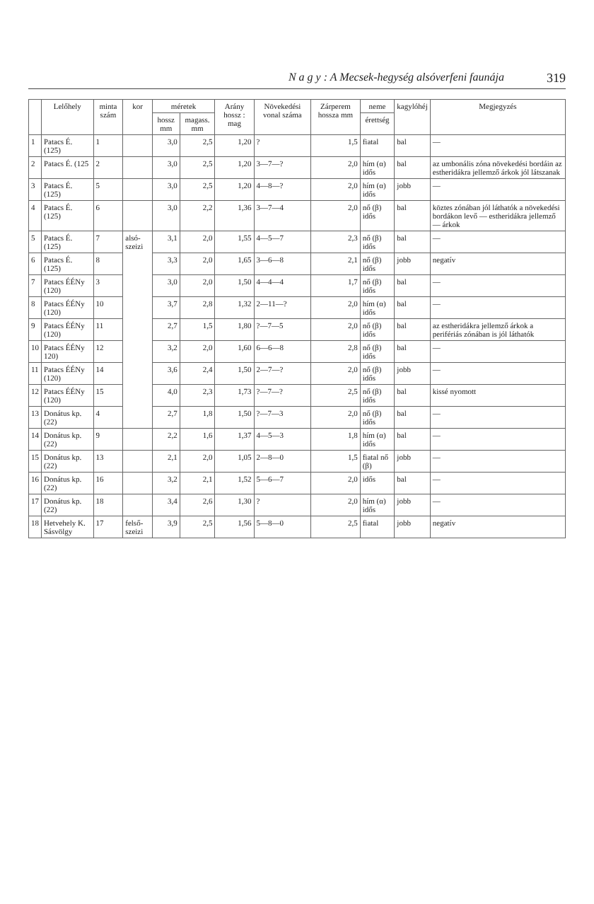N a g y : A Mecsek-hegység alsóverfeni faunája 319
| | Lelőhely | minta szám | kor | méretek | | Arány hossz : mag | Növekedési vonal száma | Zárperem hossza mm | neme | kagylóhéj | Megjegyzés |
| --- | --- | --- | --- | --- | --- | --- | --- | --- | --- | --- | --- |
| | | | | hossz mm | magass. mm | | | | érettség | | |
| 1 | Patacs É. (125) | 1 | | 3,0 | 2,5 | 1,20 | ? | 1,5 | fiatal | bal | — |
| 2 | Patacs É. (125 | 2 | | 3,0 | 2,5 | 1,20 | 3—7—? | 2,0 | hím (α) idős | bal | az umbonális zóna növekedési bordáin az estheridákra jellemző árkok jól látszanak |
| 3 | Patacs É. (125) | 5 | | 3,0 | 2,5 | 1,20 | 4—8—? | 2,0 | hím (α) idős | jobb | — |
| 4 | Patacs É. (125) | 6 | | 3,0 | 2,2 | 1,36 | 3—7—4 | 2,0 | nő (β) idős | bal | köztes zónában jól láthatók a növekedési bordákon levő — estheridákra jellemző — árkok |
| 5 | Patacs É. (125) | 7 | alsó-szeizi | 3,1 | 2,0 | 1,55 | 4—5—7 | 2,3 | nő (β) idős | bal | — |
| 6 | Patacs É. (125) | 8 | | 3,3 | 2,0 | 1,65 | 3—6—8 | 2,1 | nő (β) idős | jobb | negatív |
| 7 | Patacs ÉÉNy (120) | 3 | | 3,0 | 2,0 | 1,50 | 4—4—4 | 1,7 | nő (β) idős | bal | — |
| 8 | Patacs ÉÉNy (120) | 10 | | 3,7 | 2,8 | 1,32 | 2—11—? | 2,0 | hím (α) idős | bal | — |
| 9 | Patacs ÉÉNy (120) | 11 | | 2,7 | 1,5 | 1,80 | ?—7—5 | 2,0 | nő (β) idős | bal | az estheridákra jellemző árkok a perifériás zónában is jól láthatók |
| 10 | Patacs ÉÉNy 120) | 12 | | 3,2 | 2,0 | 1,60 | 6—6—8 | 2,8 | nő (β) idős | bal | — |
| 11 | Patacs ÉÉNy (120) | 14 | | 3,6 | 2,4 | 1,50 | 2—7—? | 2,0 | nő (β) idős | jobb | — |
| 12 | Patacs ÉÉNy (120) | 15 | | 4,0 | 2,3 | 1,73 | ?—7—? | 2,5 | nő (β) idős | bal | kissé nyomott |
| 13 | Donátus kp. (22) | 4 | | 2,7 | 1,8 | 1,50 | ?—7—3 | 2,0 | nő (β) idős | bal | — |
| 14 | Donátus kp. (22) | 9 | | 2,2 | 1,6 | 1,37 | 4—5—3 | 1,8 | hím (α) idős | bal | — |
| 15 | Donátus kp. (22) | 13 | | 2,1 | 2,0 | 1,05 | 2—8—0 | 1,5 | fiatal nő (β) | jobb | — |
| 16 | Donátus kp. (22) | 16 | | 3,2 | 2,1 | 1,52 | 5—6—7 | 2,0 | idős | bal | — |
| 17 | Donátus kp. (22) | 18 | | 3,4 | 2,6 | 1,30 | ? | 2,0 | hím (α) idős | jobb | — |
| 18 | Hetvehely K. Sásvölgy | 17 | felső-szeizi | 3,9 | 2,5 | 1,56 | 5—8—0 | 2,5 | fiatal | jobb | negatív |